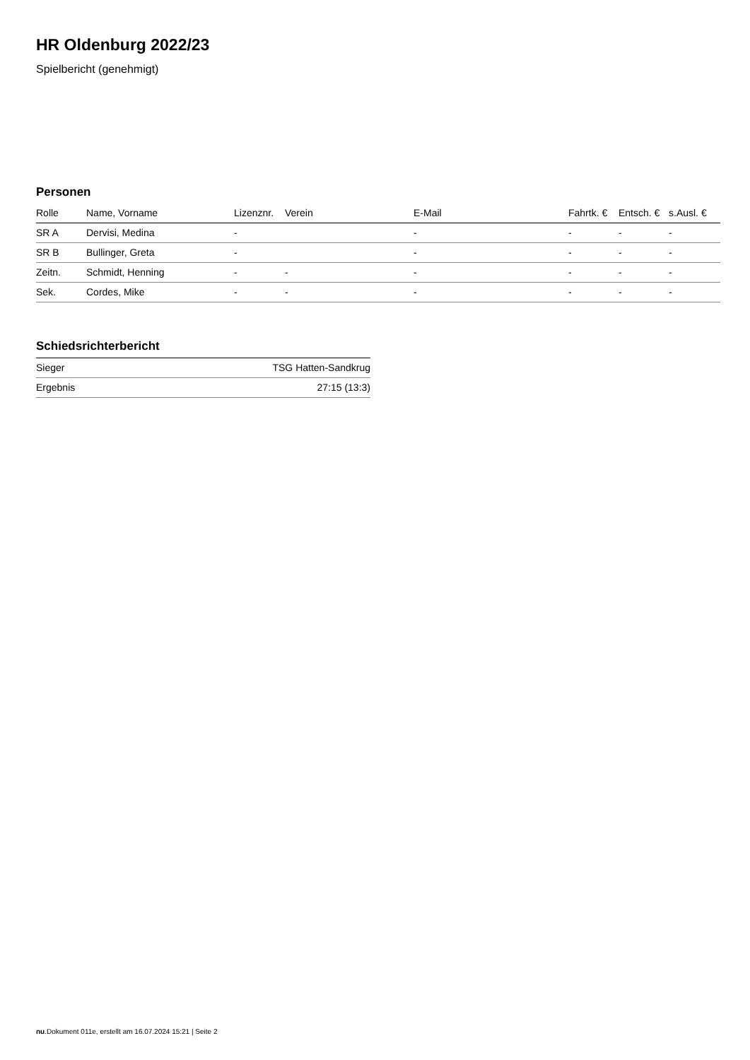HR Oldenburg 2022/23
Spielbericht (genehmigt)
Personen
| Rolle | Name, Vorname | Lizenznr. | Verein | E-Mail | Fahrtk. € | Entsch. € | s.Ausl. € |
| --- | --- | --- | --- | --- | --- | --- | --- |
| SR A | Dervisi, Medina | - | | - | - | - | - |
| SR B | Bullinger, Greta | - | | - | - | - | - |
| Zeitn. | Schmidt, Henning | - | - | - | - | - | - |
| Sek. | Cordes, Mike | - | - | - | - | - | - |
Schiedsrichterbericht
| Sieger | TSG Hatten-Sandkrug |
| Ergebnis | 27:15 (13:3) |
nu.Dokument 011e, erstellt am 16.07.2024 15:21 | Seite 2